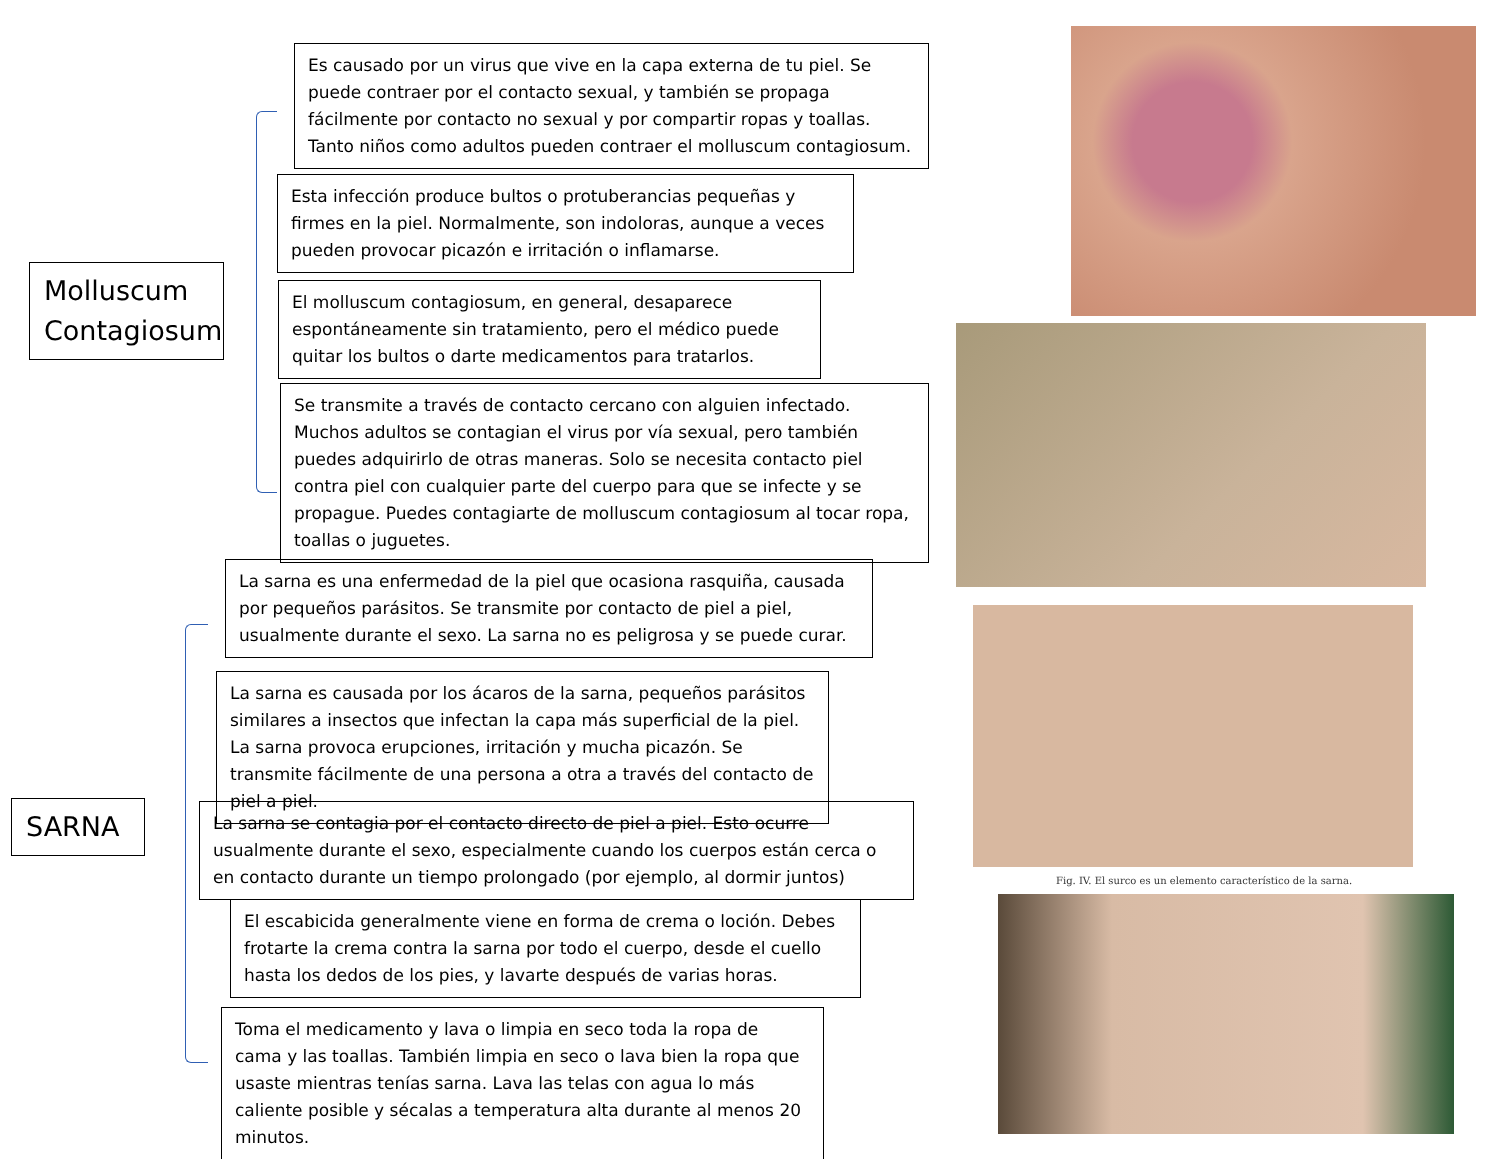Molluscum Contagiosum
Es causado por un virus que vive en la capa externa de tu piel. Se puede contraer por el contacto sexual, y también se propaga fácilmente por contacto no sexual y por compartir ropas y toallas. Tanto niños como adultos pueden contraer el molluscum contagiosum.
Esta infección produce bultos o protuberancias pequeñas y firmes en la piel. Normalmente, son indoloras, aunque a veces pueden provocar picazón e irritación o inflamarse.
El molluscum contagiosum, en general, desaparece espontáneamente sin tratamiento, pero el médico puede quitar los bultos o darte medicamentos para tratarlos.
Se transmite a través de contacto cercano con alguien infectado. Muchos adultos se contagian el virus por vía sexual, pero también puedes adquirirlo de otras maneras. Solo se necesita contacto piel contra piel con cualquier parte del cuerpo para que se infecte y se propague. Puedes contagiarte de molluscum contagiosum al tocar ropa, toallas o juguetes.
SARNA
La sarna es una enfermedad de la piel que ocasiona rasquiña, causada por pequeños parásitos. Se transmite por contacto de piel a piel, usualmente durante el sexo. La sarna no es peligrosa y se puede curar.
La sarna es causada por los ácaros de la sarna, pequeños parásitos similares a insectos que infectan la capa más superficial de la piel. La sarna provoca erupciones, irritación y mucha picazón. Se transmite fácilmente de una persona a otra a través del contacto de piel a piel.
La sarna se contagia por el contacto directo de piel a piel. Esto ocurre usualmente durante el sexo, especialmente cuando los cuerpos están cerca o en contacto durante un tiempo prolongado (por ejemplo, al dormir juntos)
El escabicida generalmente viene en forma de crema o loción. Debes frotarte la crema contra la sarna por todo el cuerpo, desde el cuello hasta los dedos de los pies, y lavarte después de varias horas.
Toma el medicamento y lava o limpia en seco toda la ropa de cama y las toallas. También limpia en seco o lava bien la ropa que usaste mientras tenías sarna. Lava las telas con agua lo más caliente posible y sécalas a temperatura alta durante al menos 20 minutos.
Fig. IV. El surco es un elemento característico de la sarna.